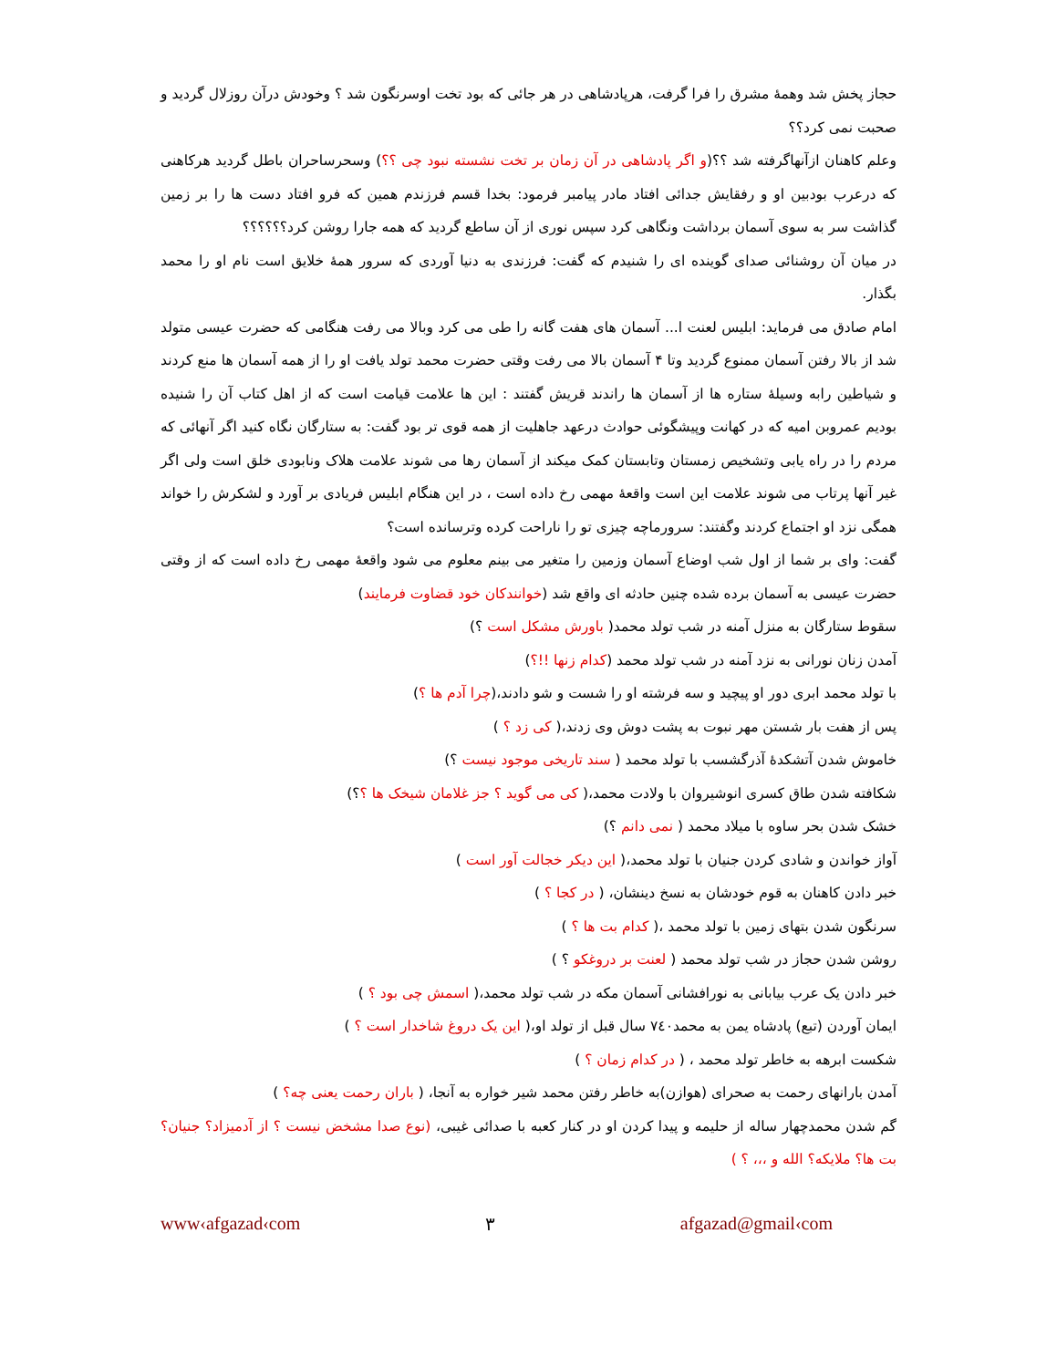حجاز پخش شد وهمهٔ مشرق را فرا گرفت، هرپادشاهی در هر جائی که بود تخت اوسرنگون شد ؟ وخودش درآن روزلال گردید و صحبت نمی کرد؟؟
وعلم کاهنان ازآنهاگرفته شد ؟؟(و اگر پادشاهی در آن زمان بر تخت نشسته نبود چی ؟؟) وسحرساحران باطل گردید هرکاهنی که درعرب بودبین او و رفقایش جدائی افتاد مادر پیامبر فرمود: بخدا قسم فرزندم همین که فرو افتاد دست ها را بر زمین گذاشت سر به سوی آسمان برداشت ونگاهی کرد سپس نوری از آن ساطع گردید که همه جارا روشن کرد؟؟؟؟؟؟
در میان آن روشنائی صدای گوینده ای را شنیدم که گفت: فرزندی به دنیا آوردی که سرور همهٔ خلایق است نام او را محمد بگذار.
امام صادق می فرماید: ابلیس لعنت ا... آسمان های هفت گانه را طی می کرد وبالا می رفت هنگامی که حضرت عیسی متولد شد از بالا رفتن آسمان ممنوع گردید وتا ۴ آسمان بالا می رفت وقتی حضرت محمد تولد یافت او را از همه آسمان ها منع کردند و شیاطین رابه وسیلهٔ ستاره ها از آسمان ها راندند قریش گفتند : این ها علامت قیامت است که از اهل کتاب آن را شنیده بودیم عمروبن امیه که در کهانت وپیشگوئی حوادث درعهد جاهلیت از همه قوی تر بود گفت: به ستارگان نگاه کنید اگر آنهائی که مردم را در راه یابی وتشخیص زمستان وتابستان کمک میکند از آسمان رها می شوند علامت هلاک ونابودی خلق است ولی اگر غیر آنها پرتاب می شوند علامت این است واقعهٔ مهمی رخ داده است ، در این هنگام ابلیس فریادی بر آورد و لشکرش را خواند همگی نزد او اجتماع کردند وگفتند: سرورماچه چیزی تو را ناراحت کرده وترسانده است؟
گفت: وای بر شما از اول شب اوضاع آسمان وزمین را متغیر می بینم معلوم می شود واقعهٔ مهمی رخ داده است که از وقتی حضرت عیسی به آسمان برده شده چنین حادثه ای واقع شد (خوانندکان خود قضاوت فرمایند)
سقوط ستارگان به منزل آمنه در شب تولد محمد( باورش مشکل است ؟)
آمدن زنان نورانی به نزد آمنه در شب تولد محمد (کدام زنها !!؟)
با تولد محمد ابری دور او پیچید و سه فرشته او را شست و شو دادند،(چرا آدم ها ؟)
پس از هفت بار شستن مهر نبوت به پشت دوش وی زدند،( کی زد ؟ )
خاموش شدن آتشکدهٔ آذرگشسب با تولد محمد ( سند تاریخی موجود نیست ؟)
شکافته شدن طاق کسری انوشیروان با ولادت محمد،( کی می گوید ؟ جز غلامان شیخک ها ؟؟)
خشک شدن بحر ساوه با میلاد محمد ( نمی دانم ؟)
آواز خواندن و شادی کردن جنیان با تولد محمد،( این دیکر خجالت آور است )
خبر دادن کاهنان به قوم خودشان به نسخ دینشان، ( در کجا ؟ )
سرنگون شدن بتهای زمین با تولد محمد ،( کدام بت ها ؟ )
روشن شدن حجاز در شب تولد محمد ( لعنت بر دروغکو ؟ )
خبر دادن یک عرب بیابانی به نورافشانی آسمان مکه در شب تولد محمد،( اسمش چی بود ؟ )
ایمان آوردن (تبع) پادشاه یمن به محمد۷٤۰ سال قبل از تولد او،( این یک دروغ شاخدار است ؟ )
شکست ابرهه به خاطر تولد محمد ، ( در کدام زمان ؟ )
آمدن بارانهای رحمت به صحرای (هوازن)به خاطر رفتن محمد شیر خواره به آنجا، ( باران رحمت یعنی چه؟ )
گم شدن محمدچهار ساله از حلیمه و پیدا کردن او در کنار کعبه با صدائی غیبی، (نوع صدا مشخض نیست ؟ از آدمیزاد؟ جنیان؟ بت ها؟ ملایکه؟ الله و ،،، ؟ )
www‹afgazad‹com ۳ afgazad@gmail‹com